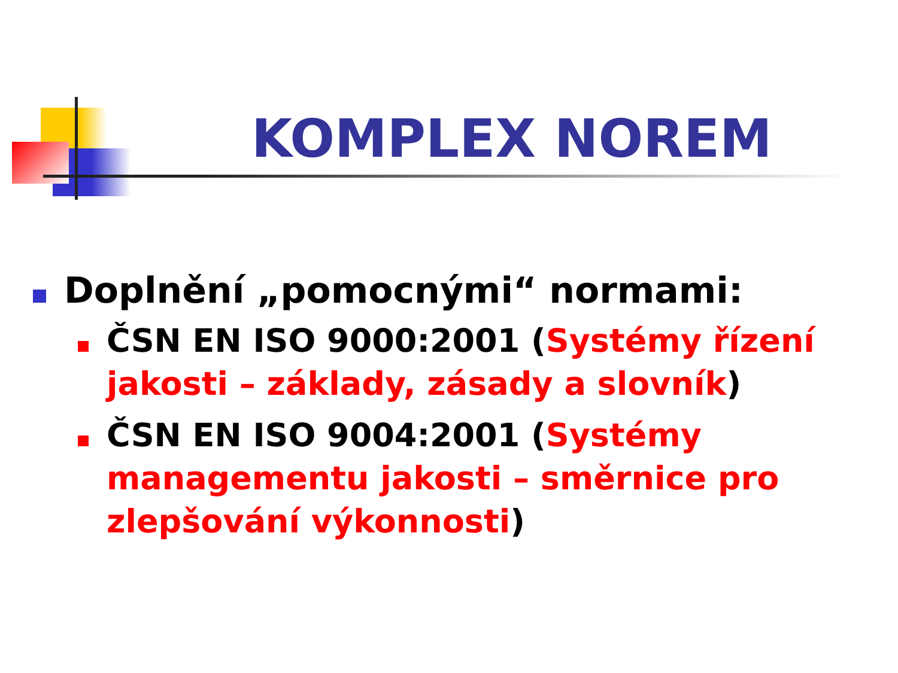KOMPLEX NOREM
Doplnění „pomocnými“ normami:
ČSN EN ISO 9000:2001 (Systémy řízení jakosti – základy, zásady a slovník)
ČSN EN ISO 9004:2001 (Systémy managementu jakosti – směrnice pro zlepšování výkonnosti)